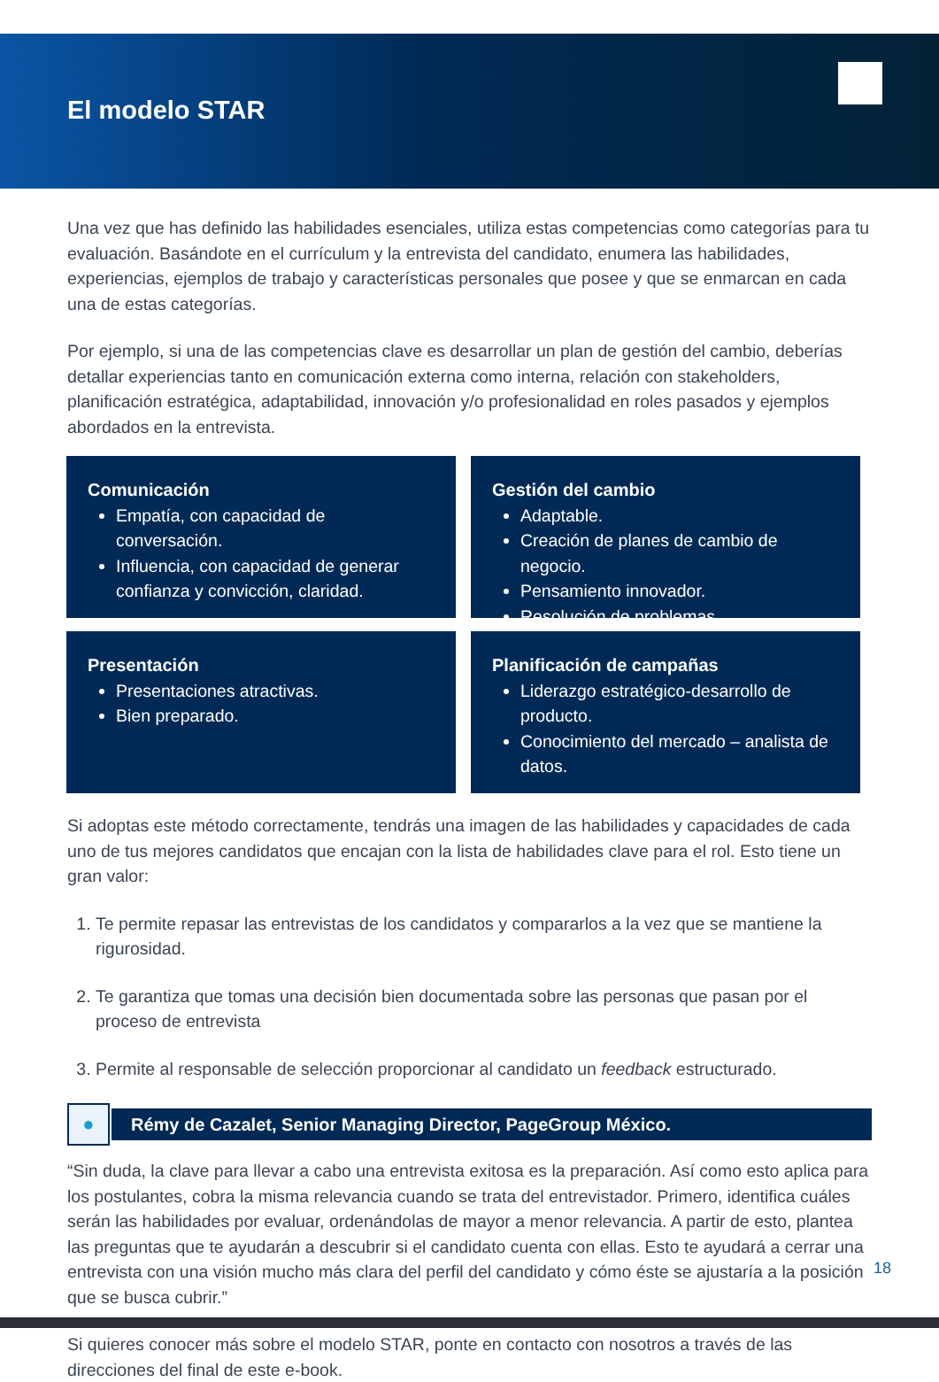El modelo STAR
Una vez que has definido las habilidades esenciales, utiliza estas competencias como categorías para tu evaluación. Basándote en el currículum y la entrevista del candidato, enumera las habilidades, experiencias, ejemplos de trabajo y características personales que posee y que se enmarcan en cada una de estas categorías.
Por ejemplo, si una de las competencias clave es desarrollar un plan de gestión del cambio, deberías detallar experiencias tanto en comunicación externa como interna, relación con stakeholders, planificación estratégica, adaptabilidad, innovación y/o profesionalidad en roles pasados y ejemplos abordados en la entrevista.
Comunicación
Empatía, con capacidad de conversación.
Influencia, con capacidad de generar confianza y convicción, claridad.
Gestión del cambio
Adaptable.
Creación de planes de cambio de negocio.
Pensamiento innovador.
Resolución de problemas.
Presentación
Presentaciones atractivas.
Bien preparado.
Planificación de campañas
Liderazgo estratégico-desarrollo de producto.
Conocimiento del mercado – analista de datos.
Si adoptas este método correctamente, tendrás una imagen de las habilidades y capacidades de cada uno de tus mejores candidatos que encajan con la lista de habilidades clave para el rol. Esto tiene un gran valor:
1. Te permite repasar las entrevistas de los candidatos y compararlos a la vez que se mantiene la rigurosidad.
2. Te garantiza que tomas una decisión bien documentada sobre las personas que pasan por el proceso de entrevista
3. Permite al responsable de selección proporcionar al candidato un feedback estructurado.
●
Rémy de Cazalet, Senior Managing Director, PageGroup México.
“Sin duda, la clave para llevar a cabo una entrevista exitosa es la preparación. Así como esto aplica para los postulantes, cobra la misma relevancia cuando se trata del entrevistador. Primero, identifica cuáles serán las habilidades por evaluar, ordenándolas de mayor a menor relevancia. A partir de esto, plantea las preguntas que te ayudarán a descubrir si el candidato cuenta con ellas. Esto te ayudará a cerrar una entrevista con una visión mucho más clara del perfil del candidato y cómo éste se ajustaría a la posición que se busca cubrir.”
Si quieres conocer más sobre el modelo STAR, ponte en contacto con nosotros a través de las direcciones del final de este e-book.
18